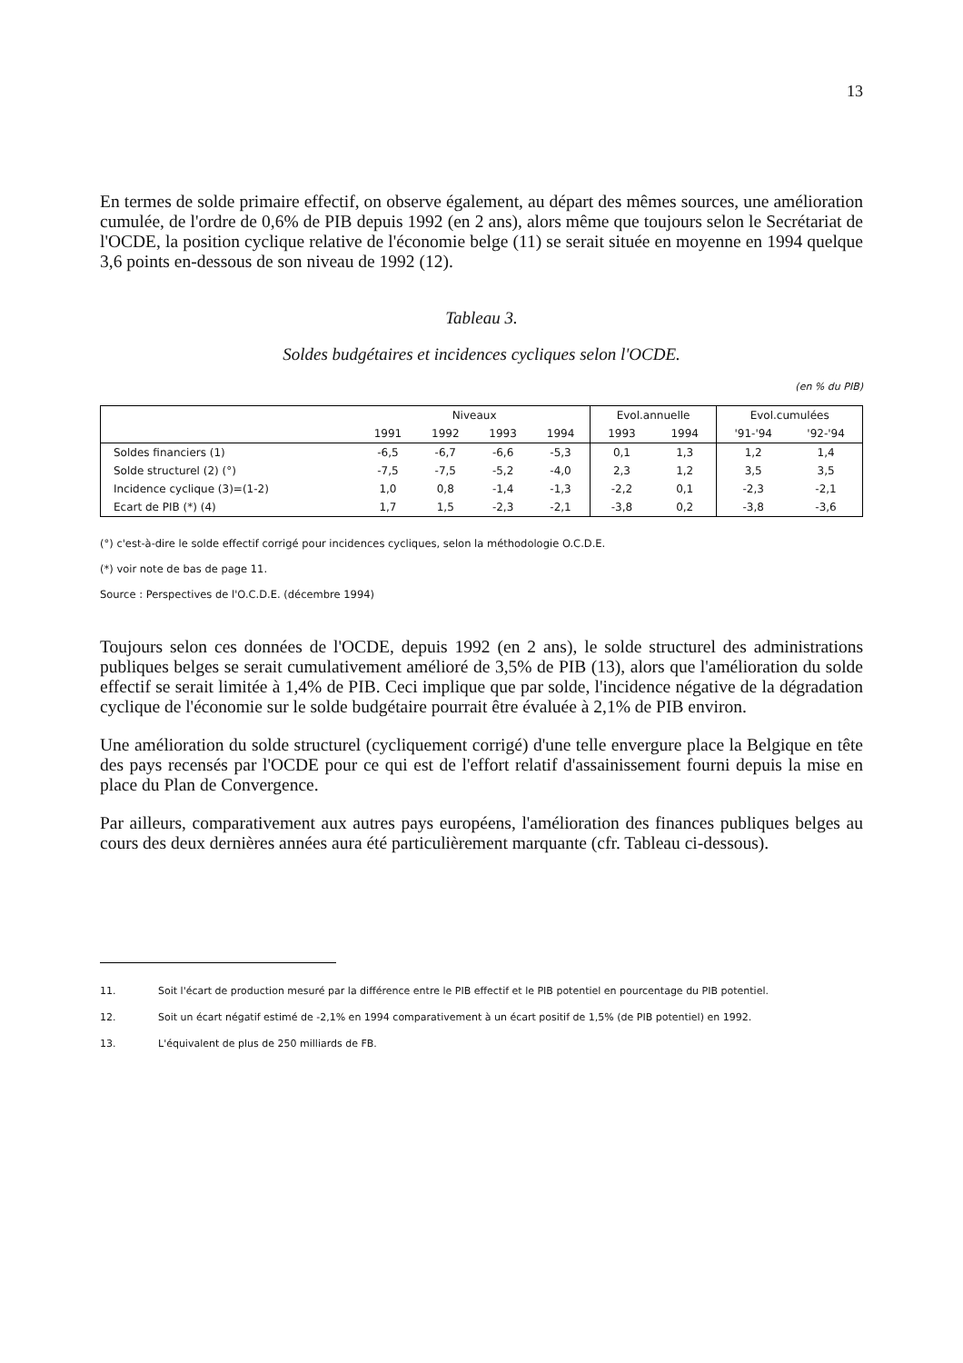13
En termes de solde primaire effectif, on observe également, au départ des mêmes sources, une amélioration cumulée, de l'ordre de 0,6% de PIB depuis 1992 (en 2 ans), alors même que toujours selon le Secrétariat de l'OCDE, la position cyclique relative de l'économie belge (11) se serait située en moyenne en 1994 quelque 3,6 points en-dessous de son niveau de 1992 (12).
Tableau 3.
Soldes budgétaires et incidences cycliques selon l'OCDE.
(en % du PIB)
| | Niveaux | | | | Evol.annuelle | | Evol.cumulées | |
| --- | --- | --- | --- | --- | --- | --- | --- | --- |
| | 1991 | 1992 | 1993 | 1994 | 1993 | 1994 | '91-'94 | '92-'94 |
| Soldes financiers (1) | -6,5 | -6,7 | -6,6 | -5,3 | 0,1 | 1,3 | 1,2 | 1,4 |
| Solde structurel (2) (°) | -7,5 | -7,5 | -5,2 | -4,0 | 2,3 | 1,2 | 3,5 | 3,5 |
| Incidence cyclique (3)=(1-2) | 1,0 | 0,8 | -1,4 | -1,3 | -2,2 | 0,1 | -2,3 | -2,1 |
| Ecart de PIB (*) (4) | 1,7 | 1,5 | -2,3 | -2,1 | -3,8 | 0,2 | -3,8 | -3,6 |
(°) c'est-à-dire le solde effectif corrigé pour incidences cycliques, selon la méthodologie O.C.D.E.
(*) voir note de bas de page 11.
Source : Perspectives de l'O.C.D.E. (décembre 1994)
Toujours selon ces données de l'OCDE, depuis 1992 (en 2 ans), le solde structurel des administrations publiques belges se serait cumulativement amélioré de 3,5% de PIB (13), alors que l'amélioration du solde effectif se serait limitée à 1,4% de PIB. Ceci implique que par solde, l'incidence négative de la dégradation cyclique de l'économie sur le solde budgétaire pourrait être évaluée à 2,1% de PIB environ.
Une amélioration du solde structurel (cycliquement corrigé) d'une telle envergure place la Belgique en tête des pays recensés par l'OCDE pour ce qui est de l'effort relatif d'assainissement fourni depuis la mise en place du Plan de Convergence.
Par ailleurs, comparativement aux autres pays européens, l'amélioration des finances publiques belges au cours des deux dernières années aura été particulièrement marquante (cfr. Tableau ci-dessous).
11. Soit l'écart de production mesuré par la différence entre le PIB effectif et le PIB potentiel en pourcentage du PIB potentiel.
12. Soit un écart négatif estimé de -2,1% en 1994 comparativement à un écart positif de 1,5% (de PIB potentiel) en 1992.
13. L'équivalent de plus de 250 milliards de FB.